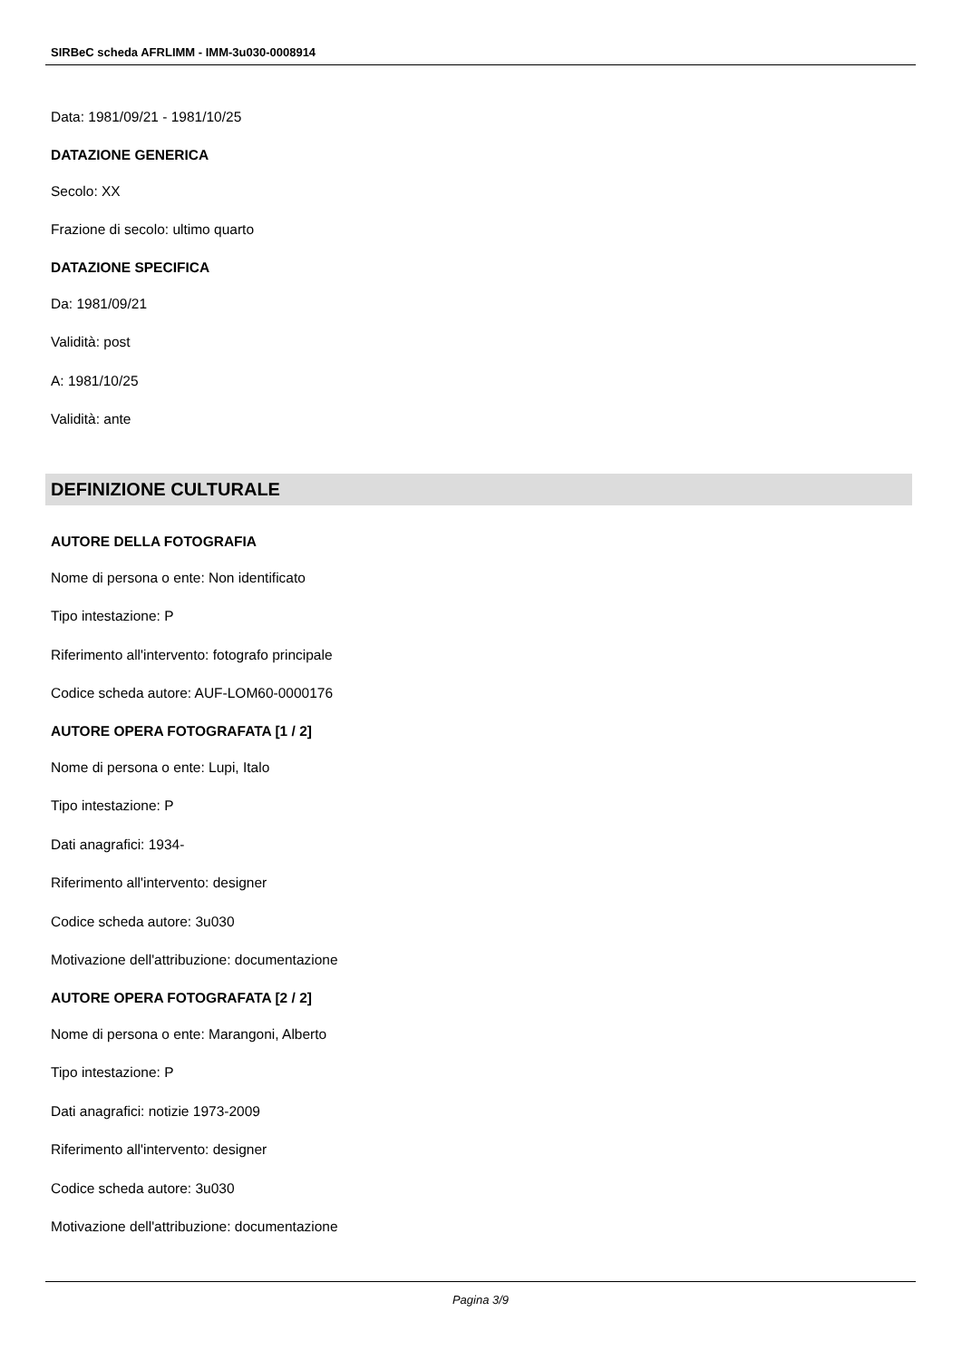SIRBeC scheda AFRLIMM - IMM-3u030-0008914
Data: 1981/09/21 - 1981/10/25
DATAZIONE GENERICA
Secolo: XX
Frazione di secolo: ultimo quarto
DATAZIONE SPECIFICA
Da: 1981/09/21
Validità: post
A: 1981/10/25
Validità: ante
DEFINIZIONE CULTURALE
AUTORE DELLA FOTOGRAFIA
Nome di persona o ente: Non identificato
Tipo intestazione: P
Riferimento all'intervento: fotografo principale
Codice scheda autore: AUF-LOM60-0000176
AUTORE OPERA FOTOGRAFATA [1 / 2]
Nome di persona o ente: Lupi, Italo
Tipo intestazione: P
Dati anagrafici: 1934-
Riferimento all'intervento: designer
Codice scheda autore: 3u030
Motivazione dell'attribuzione: documentazione
AUTORE OPERA FOTOGRAFATA [2 / 2]
Nome di persona o ente: Marangoni, Alberto
Tipo intestazione: P
Dati anagrafici: notizie 1973-2009
Riferimento all'intervento: designer
Codice scheda autore: 3u030
Motivazione dell'attribuzione: documentazione
Pagina 3/9